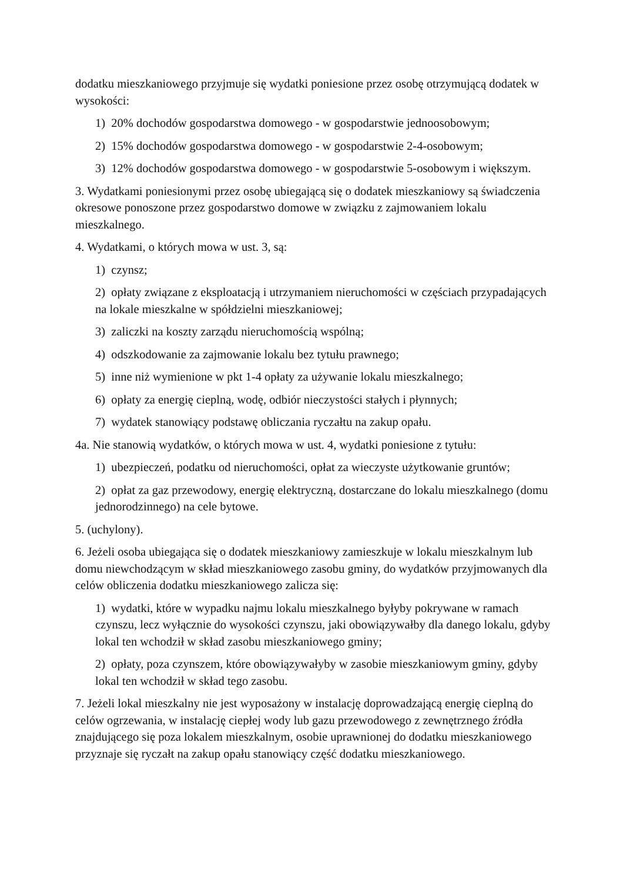dodatku mieszkaniowego przyjmuje się wydatki poniesione przez osobę otrzymującą dodatek w wysokości:
1) 20% dochodów gospodarstwa domowego - w gospodarstwie jednoosobowym;
2) 15% dochodów gospodarstwa domowego - w gospodarstwie 2-4-osobowym;
3) 12% dochodów gospodarstwa domowego - w gospodarstwie 5-osobowym i większym.
3. Wydatkami poniesionymi przez osobę ubiegającą się o dodatek mieszkaniowy są świadczenia okresowe ponoszone przez gospodarstwo domowe w związku z zajmowaniem lokalu mieszkalnego.
4. Wydatkami, o których mowa w ust. 3, są:
1) czynsz;
2) opłaty związane z eksploatacją i utrzymaniem nieruchomości w częściach przypadających na lokale mieszkalne w spółdzielni mieszkaniowej;
3) zaliczki na koszty zarządu nieruchomością wspólną;
4) odszkodowanie za zajmowanie lokalu bez tytułu prawnego;
5) inne niż wymienione w pkt 1-4 opłaty za używanie lokalu mieszkalnego;
6) opłaty za energię cieplną, wodę, odbiór nieczystości stałych i płynnych;
7) wydatek stanowiący podstawę obliczania ryczałtu na zakup opału.
4a. Nie stanowią wydatków, o których mowa w ust. 4, wydatki poniesione z tytułu:
1) ubezpieczeń, podatku od nieruchomości, opłat za wieczyste użytkowanie gruntów;
2) opłat za gaz przewodowy, energię elektryczną, dostarczane do lokalu mieszkalnego (domu jednorodzinnego) na cele bytowe.
5. (uchylony).
6. Jeżeli osoba ubiegająca się o dodatek mieszkaniowy zamieszkuje w lokalu mieszkalnym lub domu niewchodzącym w skład mieszkaniowego zasobu gminy, do wydatków przyjmowanych dla celów obliczenia dodatku mieszkaniowego zalicza się:
1) wydatki, które w wypadku najmu lokalu mieszkalnego byłyby pokrywane w ramach czynszu, lecz wyłącznie do wysokości czynszu, jaki obowiązywałby dla danego lokalu, gdyby lokal ten wchodził w skład zasobu mieszkaniowego gminy;
2) opłaty, poza czynszem, które obowiązywałyby w zasobie mieszkaniowym gminy, gdyby lokal ten wchodził w skład tego zasobu.
7. Jeżeli lokal mieszkalny nie jest wyposażony w instalację doprowadzającą energię cieplną do celów ogrzewania, w instalację ciepłej wody lub gazu przewodowego z zewnętrznego źródła znajdującego się poza lokalem mieszkalnym, osobie uprawnionej do dodatku mieszkaniowego przyznaje się ryczałt na zakup opału stanowiący część dodatku mieszkaniowego.